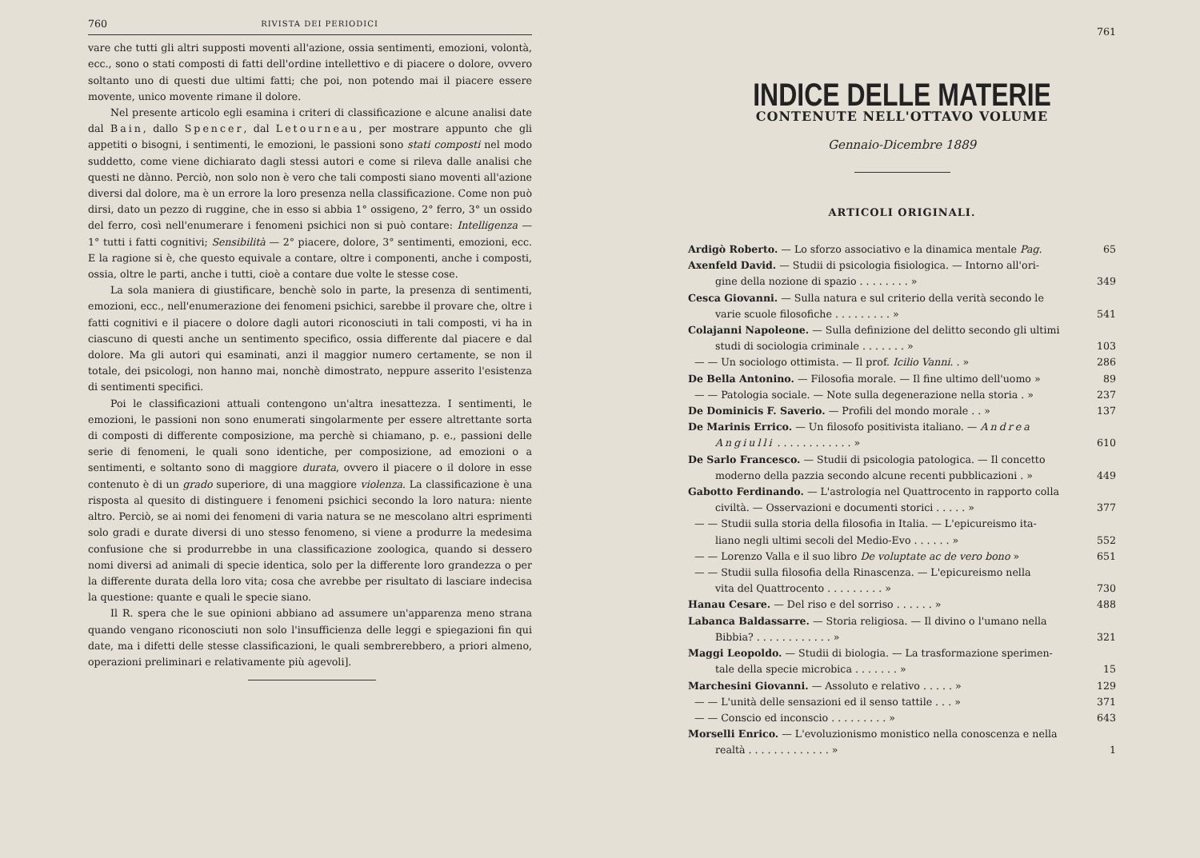760 RIVISTA DEI PERIODICI
vare che tutti gli altri supposti moventi all'azione, ossia sentimenti, emozioni, volontà, ecc., sono o stati composti di fatti dell'ordine intellettivo e di piacere o dolore, ovvero soltanto uno di questi due ultimi fatti; che poi, non potendo mai il piacere essere movente, unico movente rimane il dolore.
Nel presente articolo egli esamina i criteri di classificazione e alcune analisi date dal Bain, dallo Spencer, dal Letourneau, per mostrare appunto che gli appetiti o bisogni, i sentimenti, le emozioni, le passioni sono stati composti nel modo suddetto, come viene dichiarato dagli stessi autori e come si rileva dalle analisi che questi ne dànno. Perciò, non solo non è vero che tali composti siano moventi all'azione diversi dal dolore, ma è un errore la loro presenza nella classificazione. Come non può dirsi, dato un pezzo di ruggine, che in esso si abbia 1° ossigeno, 2° ferro, 3° un ossido del ferro, così nell'enumerare i fenomeni psichici non si può contare: Intelligenza — 1° tutti i fatti cognitivi; Sensibilità — 2° piacere, dolore, 3° sentimenti, emozioni, ecc. E la ragione si è, che questo equivale a contare, oltre i componenti, anche i composti, ossia, oltre le parti, anche i tutti, cioè a contare due volte le stesse cose.
La sola maniera di giustificare, benchè solo in parte, la presenza di sentimenti, emozioni, ecc., nell'enumerazione dei fenomeni psichici, sarebbe il provare che, oltre i fatti cognitivi e il piacere o dolore dagli autori riconosciuti in tali composti, vi ha in ciascuno di questi anche un sentimento specifico, ossia differente dal piacere e dal dolore. Ma gli autori qui esaminati, anzi il maggior numero certamente, se non il totale, dei psicologi, non hanno mai, nonchè dimostrato, neppure asserito l'esistenza di sentimenti specifici.
Poi le classificazioni attuali contengono un'altra inesattezza. I sentimenti, le emozioni, le passioni non sono enumerati singolarmente per essere altrettante sorta di composti di differente composizione, ma perchè si chiamano, p. e., passioni delle serie di fenomeni, le quali sono identiche, per composizione, ad emozioni o a sentimenti, e soltanto sono di maggiore durata, ovvero il piacere o il dolore in esse contenuto è di un grado superiore, di una maggiore violenza. La classificazione è una risposta al quesito di distinguere i fenomeni psichici secondo la loro natura: niente altro. Perciò, se ai nomi dei fenomeni di varia natura se ne mescolano altri esprimenti solo gradi e durate diversi di uno stesso fenomeno, si viene a produrre la medesima confusione che si produrrebbe in una classificazione zoologica, quando si dessero nomi diversi ad animali di specie identica, solo per la differente loro grandezza o per la differente durata della loro vita; cosa che avrebbe per risultato di lasciare indecisa la questione: quante e quali le specie siano.
Il R. spera che le sue opinioni abbiano ad assumere un'apparenza meno strana quando vengano riconosciuti non solo l'insufficienza delle leggi e spiegazioni fin qui date, ma i difetti delle stesse classificazioni, le quali sembrerebbero, a priori almeno, operazioni preliminari e relativamente più agevoli].
761
INDICE DELLE MATERIE
CONTENUTE NELL'OTTAVO VOLUME
Gennaio-Dicembre 1889
ARTICOLI ORIGINALI.
Ardigò Roberto. — Lo sforzo associativo e la dinamica mentale Pag. 65
Axenfeld David. — Studii di psicologia fisiologica. — Intorno all'ori-
gine della nozione di spazio . . . . . . . . » 349
Cesca Giovanni. — Sulla natura e sul criterio della verità secondo le
varie scuole filosofiche . . . . . . . . . » 541
Colajanni Napoleone. — Sulla definizione del delitto secondo gli ultimi
studi di sociologia criminale . . . . . . . » 103
— — Un sociologo ottimista. — Il prof. Icilio Vanni. . » 286
De Bella Antonino. — Filosofia morale. — Il fine ultimo dell'uomo » 89
— — Patologia sociale. — Note sulla degenerazione nella storia . » 237
De Dominicis F. Saverio. — Profili del mondo morale . . » 137
De Marinis Errico. — Un filosofo positivista italiano. — Andrea
Angiulli . . . . . . . . . . . . » 610
De Sarlo Francesco. — Studii di psicologia patologica. — Il concetto
moderno della pazzia secondo alcune recenti pubblicazioni . » 449
Gabotto Ferdinando. — L'astrologia nel Quattrocento in rapporto colla
civiltà. — Osservazioni e documenti storici . . . . . » 377
— — Studii sulla storia della filosofia in Italia. — L'epicureismo ita-
liano negli ultimi secoli del Medio-Evo . . . . . . » 552
— — Lorenzo Valla e il suo libro De voluptate ac de vero bono » 651
— — Studii sulla filosofia della Rinascenza. — L'epicureismo nella
vita del Quattrocento . . . . . . . . . » 730
Hanau Cesare. — Del riso e del sorriso . . . . . . » 488
Labanca Baldassarre. — Storia religiosa. — Il divino o l'umano nella
Bibbia? . . . . . . . . . . . . » 321
Maggi Leopoldo. — Studii di biologia. — La trasformazione sperimen-
tale della specie microbica . . . . . . . » 15
Marchesini Giovanni. — Assoluto e relativo . . . . . » 129
— — L'unità delle sensazioni ed il senso tattile . . . » 371
— — Conscio ed inconscio . . . . . . . . . » 643
Morselli Enrico. — L'evoluzionismo monistico nella conoscenza e nella
realtà . . . . . . . . . . . . . » 1